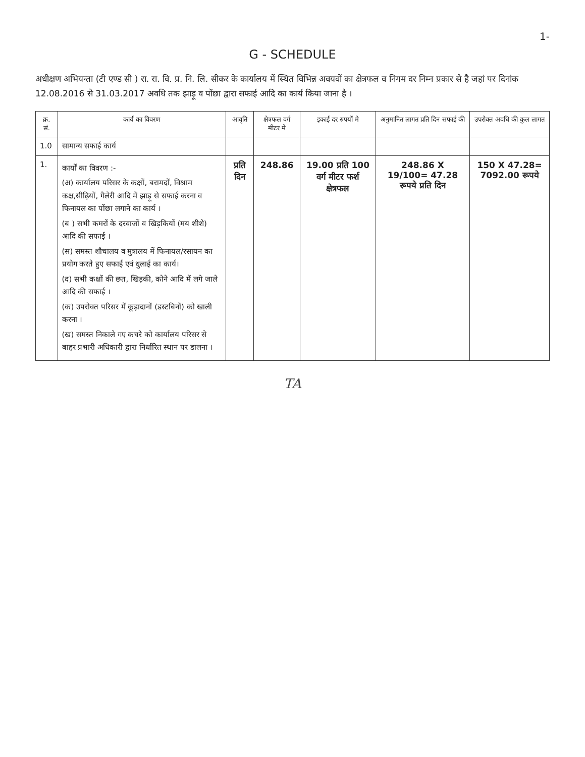1-
G - SCHEDULE
अधीक्षण अभियन्ता (टी एण्ड सी ) रा. रा. वि. प्र. नि. लि. सीकर के कार्यालय में स्थित विभिन्न अवयवों का क्षेत्रफल व निगम दर निम्न प्रकार से है जहां पर दिनांक 12.08.2016 से 31.03.2017 अवधि तक झाड़ू व पोंछा द्वारा सफाई आदि का कार्य किया जाना है ।
| क्र. सं. | कार्य का विवरण | आवृति | क्षेत्रफल वर्ग मीटर मे | इकाई दर रुपयों मे | अनुमानित लागत प्रति दिन सफाई की | उपरोक्त अवधि की कुल लागत |
| --- | --- | --- | --- | --- | --- | --- |
| 1.0 | सामान्य सफाई कार्य | | | | | |
| 1. | कार्यों का विवरण :- (अ) कार्यालय परिसर के कक्षों, बरामदों, विश्राम कक्ष,सीढ़ियों, गैलेरी आदि में झाड़ू से सफाई करना व फिनायल का पोंछा लगाने का कार्य । (ब ) सभी कमरों के दरवाजों व खिड़कियों (मय शीशे) आदि की सफाई । (स) समस्त शौचालय व मुत्रालय में फिनायल/रसायन का प्रयोग करते हुए सफाई एवं धुलाई का कार्य। (द) सभी कक्षों की छत, खिड़की, कोने आदि में लगे जाले आदि की सफाई । (क) उपरोक्त परिसर में कूड़ादानों (डस्टबिनों) को खाली करना । (ख) समस्त निकाले गए कचरे को कार्यालय परिसर से बाहर प्रभारी अधिकारी द्वारा निर्धारित स्थान पर डालना । | प्रति दिन | 248.86 | 19.00 प्रति 100 वर्ग मीटर फर्श क्षेत्रफल | 248.86 X 19/100= 47.28 रूपये प्रति दिन | 150 X 47.28= 7092.00 रूपये |
TA